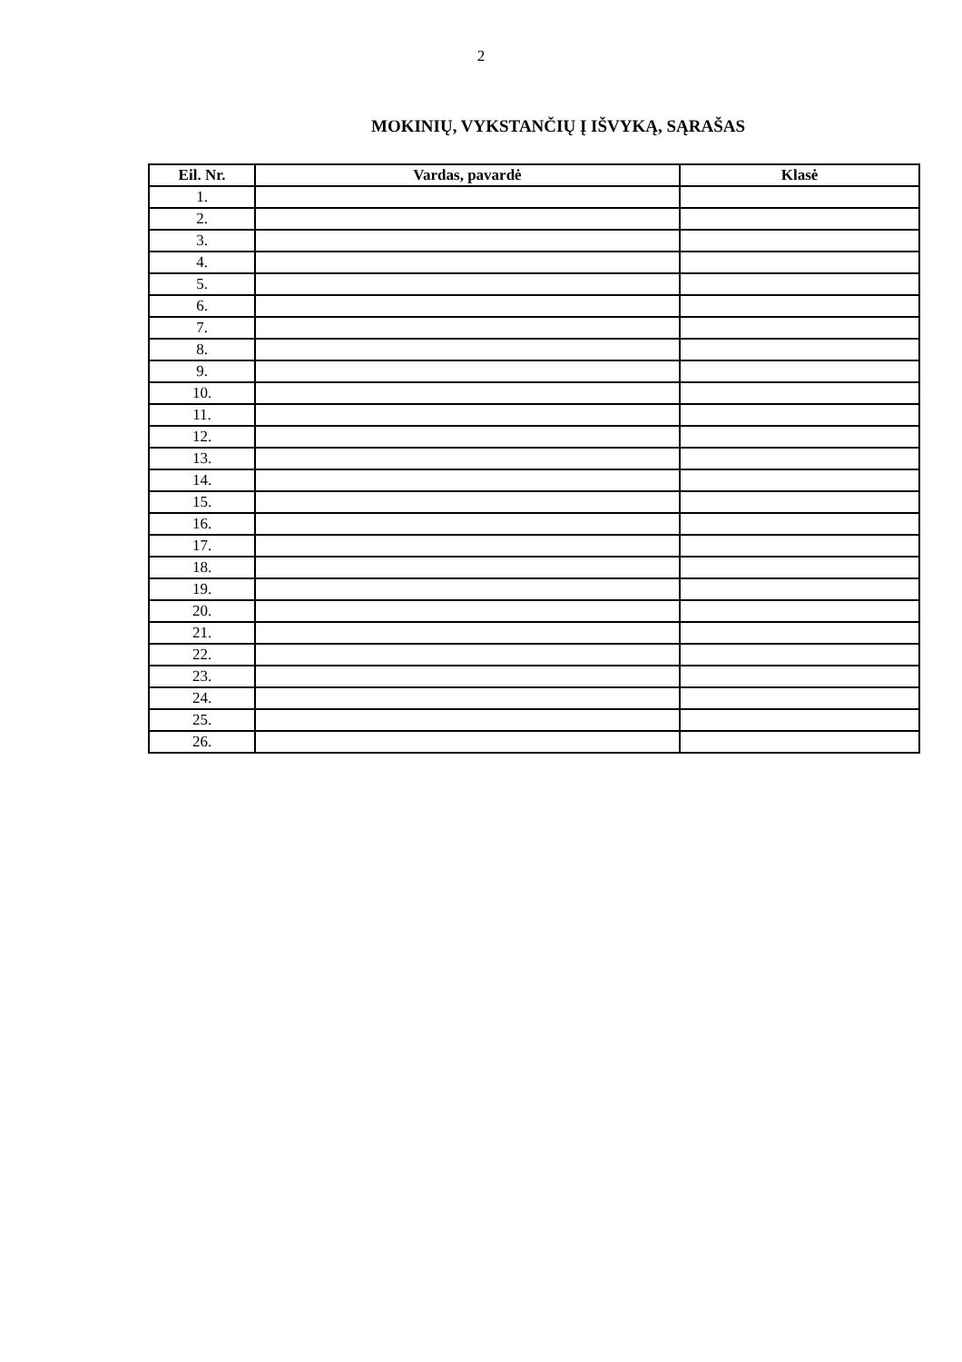2
MOKINIŲ, VYKSTANČIŲ Į IŠVYKĄ, SĄRAŠAS
| Eil. Nr. | Vardas, pavardė | Klasė |
| --- | --- | --- |
| 1. | | |
| 2. | | |
| 3. | | |
| 4. | | |
| 5. | | |
| 6. | | |
| 7. | | |
| 8. | | |
| 9. | | |
| 10. | | |
| 11. | | |
| 12. | | |
| 13. | | |
| 14. | | |
| 15. | | |
| 16. | | |
| 17. | | |
| 18. | | |
| 19. | | |
| 20. | | |
| 21. | | |
| 22. | | |
| 23. | | |
| 24. | | |
| 25. | | |
| 26. | | |